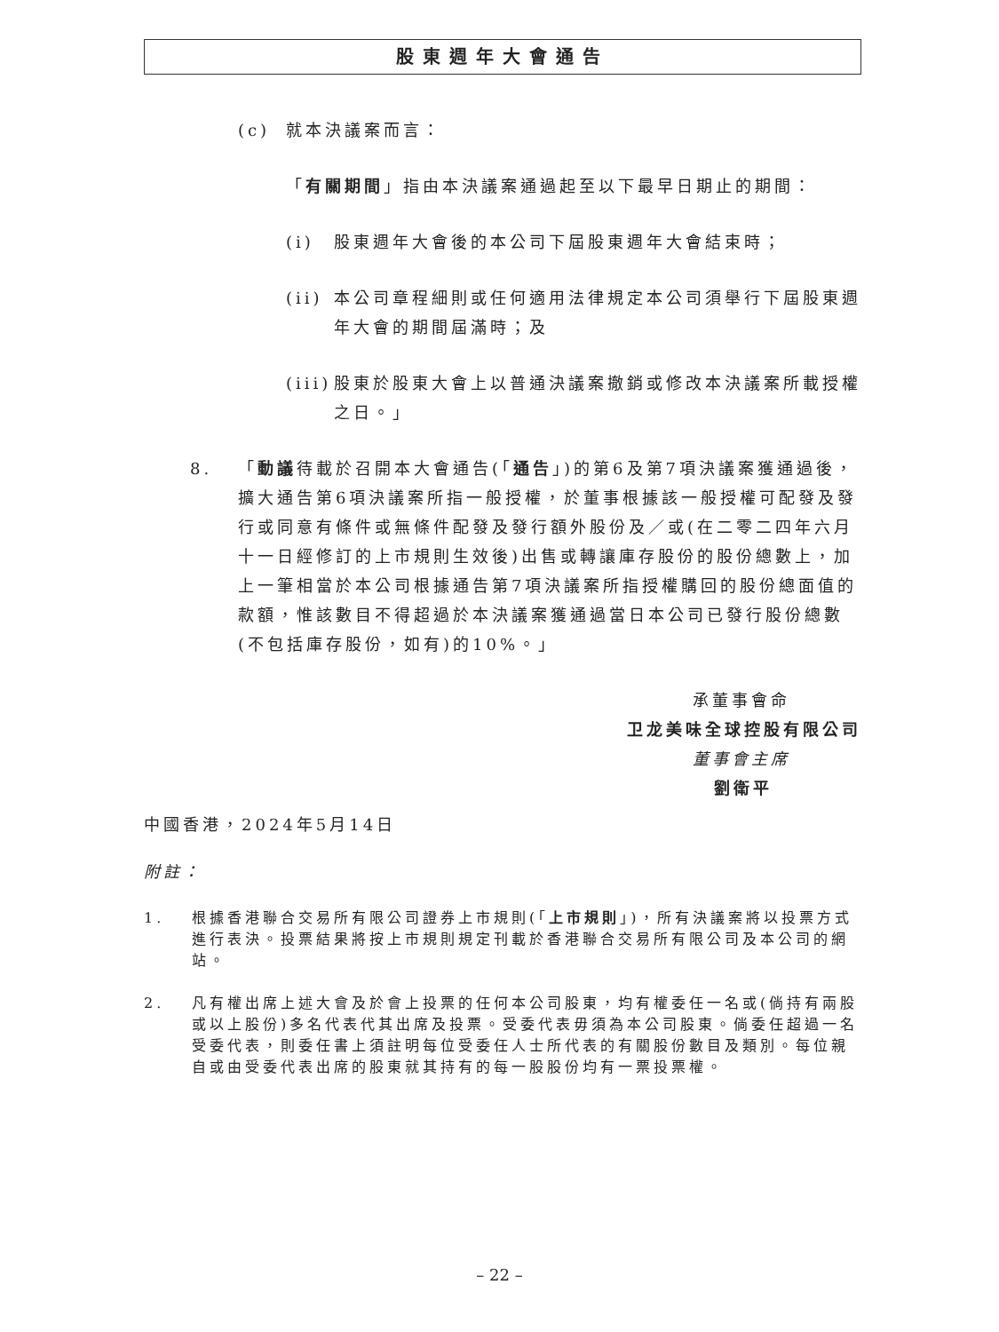股東週年大會通告
(c) 就本決議案而言：
「有關期間」指由本決議案通過起至以下最早日期止的期間：
(i) 股東週年大會後的本公司下屆股東週年大會結束時；
(ii) 本公司章程細則或任何適用法律規定本公司須舉行下屆股東週年大會的期間屆滿時；及
(iii) 股東於股東大會上以普通決議案撤銷或修改本決議案所載授權之日。」
8. 「動議待載於召開本大會通告(「通告」)的第6及第7項決議案獲通過後，擴大通告第6項決議案所指一般授權，於董事根據該一般授權可配發及發行或同意有條件或無條件配發及發行額外股份及／或(在二零二四年六月十一日經修訂的上市規則生效後)出售或轉讓庫存股份的股份總數上，加上一筆相當於本公司根據通告第7項決議案所指授權購回的股份總面值的款額，惟該數目不得超過於本決議案獲通過當日本公司已發行股份總數(不包括庫存股份，如有)的10%。」
承董事會命
卫龙美味全球控股有限公司
董事會主席
劉衛平
中國香港，2024年5月14日
附註：
1. 根據香港聯合交易所有限公司證券上市規則(「上市規則」)，所有決議案將以投票方式進行表決。投票結果將按上市規則規定刊載於香港聯合交易所有限公司及本公司的網站。
2. 凡有權出席上述大會及於會上投票的任何本公司股東，均有權委任一名或(倘持有兩股或以上股份)多名代表代其出席及投票。受委代表毋須為本公司股東。倘委任超過一名受委代表，則委任書上須註明每位受委任人士所代表的有關股份數目及類別。每位親自或由受委代表出席的股東就其持有的每一股股份均有一票投票權。
– 22 –